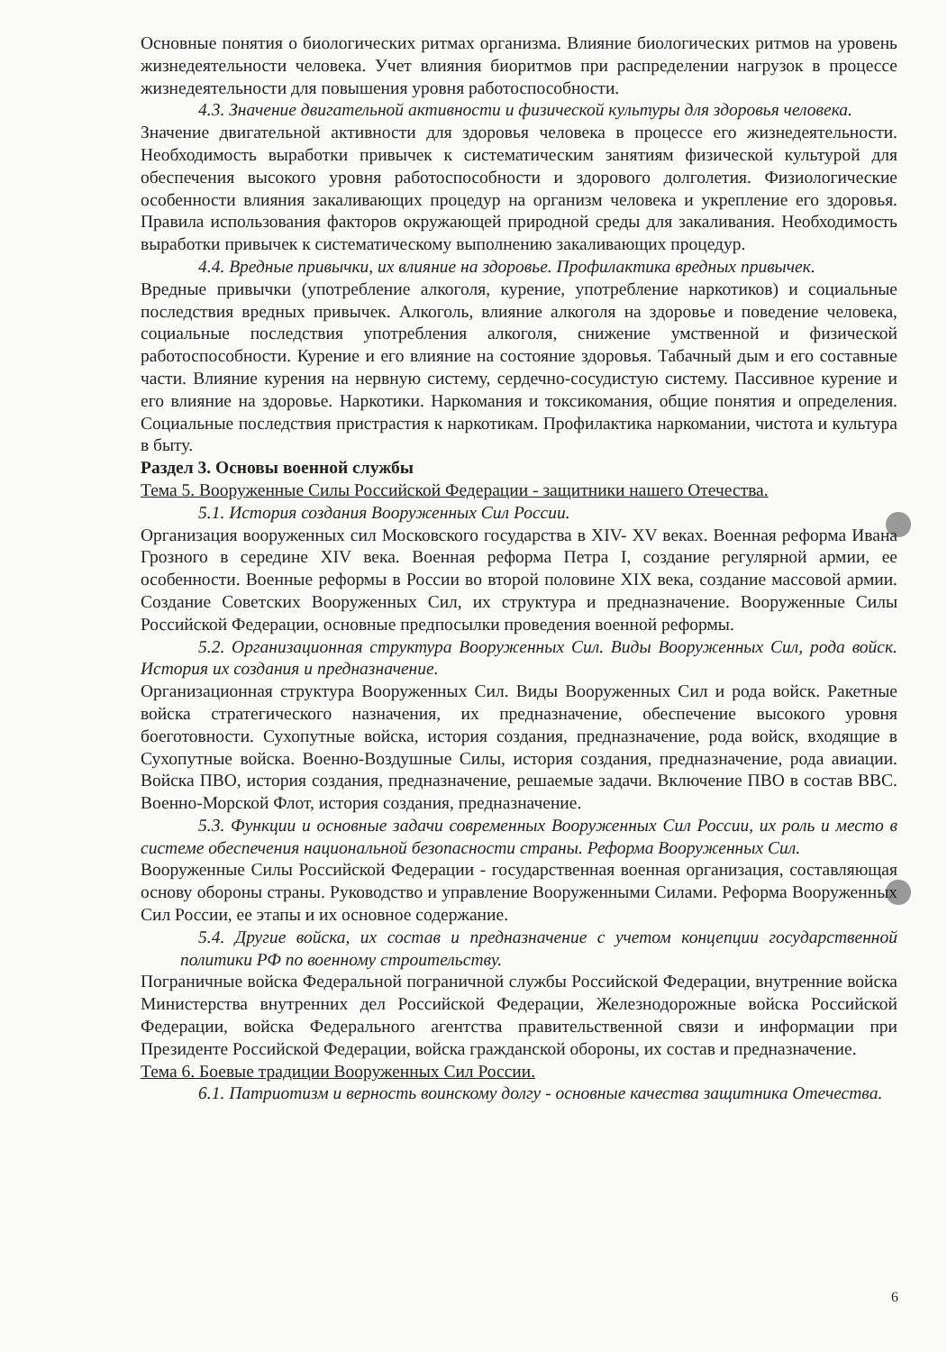Основные понятия о биологических ритмах организма. Влияние биологических ритмов на уровень жизнедеятельности человека. Учет влияния биоритмов при распределении нагрузок в процессе жизнедеятельности для повышения уровня работоспособности.
4.3. Значение двигательной активности и физической культуры для здоровья человека.
Значение двигательной активности для здоровья человека в процессе его жизнедеятельности. Необходимость выработки привычек к систематическим занятиям физической культурой для обеспечения высокого уровня работоспособности и здорового долголетия. Физиологические особенности влияния закаливающих процедур на организм человека и укрепление его здоровья. Правила использования факторов окружающей природной среды для закаливания. Необходимость выработки привычек к систематическому выполнению закаливающих процедур.
4.4. Вредные привычки, их влияние на здоровье. Профилактика вредных привычек.
Вредные привычки (употребление алкоголя, курение, употребление наркотиков) и социальные последствия вредных привычек. Алкоголь, влияние алкоголя на здоровье и поведение человека, социальные последствия употребления алкоголя, снижение умственной и физической работоспособности. Курение и его влияние на состояние здоровья. Табачный дым и его составные части. Влияние курения на нервную систему, сердечно-сосудистую систему. Пассивное курение и его влияние на здоровье. Наркотики. Наркомания и токсикомания, общие понятия и определения. Социальные последствия пристрастия к наркотикам. Профилактика наркомании, чистота и культура в быту.
Раздел 3. Основы военной службы
Тема 5. Вооруженные Силы Российской Федерации - защитники нашего Отечества.
5.1. История создания Вооруженных Сил России.
Организация вооруженных сил Московского государства в XIV- XV веках. Военная реформа Ивана Грозного в середине XIV века. Военная реформа Петра I, создание регулярной армии, ее особенности. Военные реформы в России во второй половине XIX века, создание массовой армии. Создание Советских Вооруженных Сил, их структура и предназначение. Вооруженные Силы Российской Федерации, основные предпосылки проведения военной реформы.
5.2. Организационная структура Вооруженных Сил. Виды Вооруженных Сил, рода войск. История их создания и предназначение.
Организационная структура Вооруженных Сил. Виды Вооруженных Сил и рода войск. Ракетные войска стратегического назначения, их предназначение, обеспечение высокого уровня боеготовности. Сухопутные войска, история создания, предназначение, рода войск, входящие в Сухопутные войска. Военно-Воздушные Силы, история создания, предназначение, рода авиации. Войска ПВО, история создания, предназначение, решаемые задачи. Включение ПВО в состав ВВС. Военно-Морской Флот, история создания, предназначение.
5.3. Функции и основные задачи современных Вооруженных Сил России, их роль и место в системе обеспечения национальной безопасности страны. Реформа Вооруженных Сил.
Вооруженные Силы Российской Федерации - государственная военная организация, составляющая основу обороны страны. Руководство и управление Вооруженными Силами. Реформа Вооруженных Сил России, ее этапы и их основное содержание.
5.4. Другие войска, их состав и предназначение с учетом концепции государственной политики РФ по военному строительству.
Пограничные войска Федеральной пограничной службы Российской Федерации, внутренние войска Министерства внутренних дел Российской Федерации, Железнодорожные войска Российской Федерации, войска Федерального агентства правительственной связи и информации при Президенте Российской Федерации, войска гражданской обороны, их состав и предназначение.
Тема 6. Боевые традиции Вооруженных Сил России.
6.1. Патриотизм и верность воинскому долгу - основные качества защитника Отечества.
6